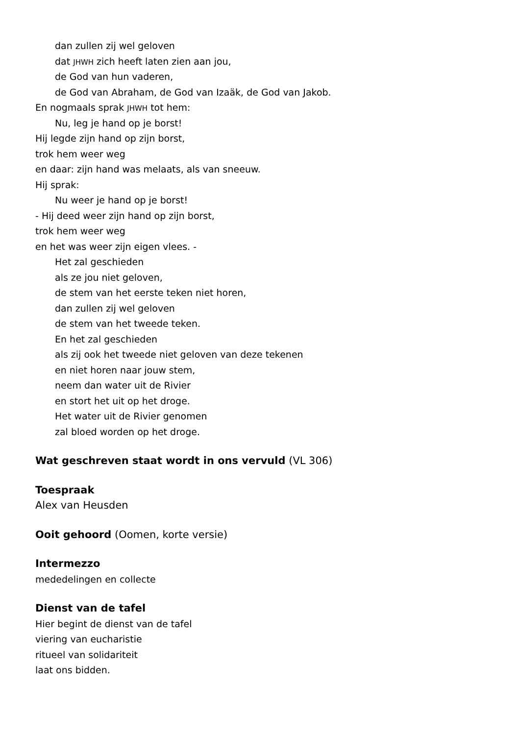dan zullen zij wel geloven
dat JHWH zich heeft laten zien aan jou,
de God van hun vaderen,
de God van Abraham, de God van Izaäk, de God van Jakob.
En nogmaals sprak JHWH tot hem:
Nu, leg je hand op je borst!
Hij legde zijn hand op zijn borst,
trok hem weer weg
en daar: zijn hand was melaats, als van sneeuw.
Hij sprak:
Nu weer je hand op je borst!
- Hij deed weer zijn hand op zijn borst,
trok hem weer weg
en het was weer zijn eigen vlees. -
Het zal geschieden
als ze jou niet geloven,
de stem van het eerste teken niet horen,
dan zullen zij wel geloven
de stem van het tweede teken.
En het zal geschieden
als zij ook het tweede niet geloven van deze tekenen
en niet horen naar jouw stem,
neem dan water uit de Rivier
en stort het uit op het droge.
Het water uit de Rivier genomen
zal bloed worden op het droge.
Wat geschreven staat wordt in ons vervuld (VL 306)
Toespraak
Alex van Heusden
Ooit gehoord (Oomen, korte versie)
Intermezzo
mededelingen en collecte
Dienst van de tafel
Hier begint de dienst van de tafel
viering van eucharistie
ritueel van solidariteit
laat ons bidden.